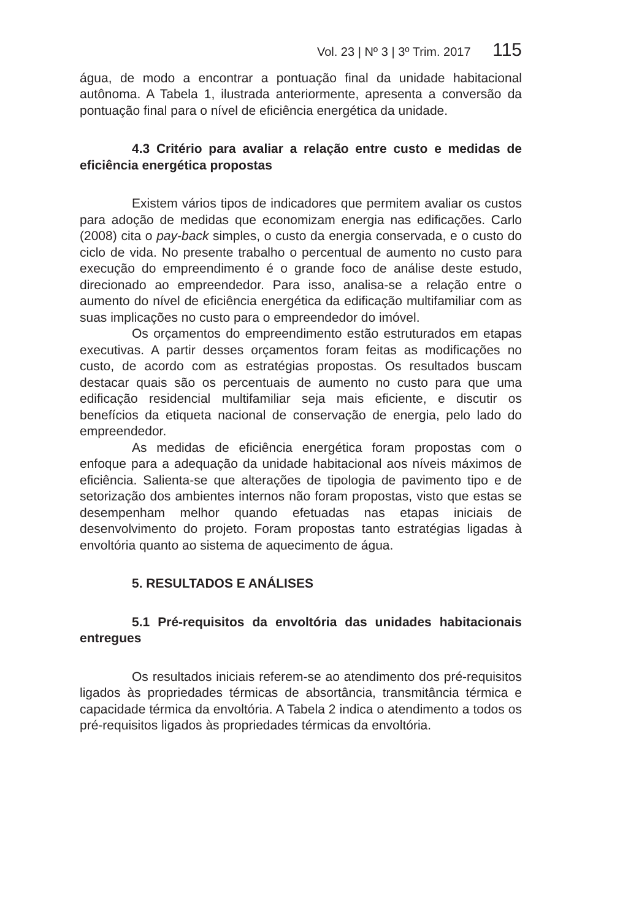Vol. 23 | Nº 3 | 3º Trim. 2017 115
água, de modo a encontrar a pontuação final da unidade habitacional autônoma. A Tabela 1, ilustrada anteriormente, apresenta a conversão da pontuação final para o nível de eficiência energética da unidade.
4.3 Critério para avaliar a relação entre custo e medidas de eficiência energética propostas
Existem vários tipos de indicadores que permitem avaliar os custos para adoção de medidas que economizam energia nas edificações. Carlo (2008) cita o pay-back simples, o custo da energia conservada, e o custo do ciclo de vida. No presente trabalho o percentual de aumento no custo para execução do empreendimento é o grande foco de análise deste estudo, direcionado ao empreendedor. Para isso, analisa-se a relação entre o aumento do nível de eficiência energética da edificação multifamiliar com as suas implicações no custo para o empreendedor do imóvel.
Os orçamentos do empreendimento estão estruturados em etapas executivas. A partir desses orçamentos foram feitas as modificações no custo, de acordo com as estratégias propostas. Os resultados buscam destacar quais são os percentuais de aumento no custo para que uma edificação residencial multifamiliar seja mais eficiente, e discutir os benefícios da etiqueta nacional de conservação de energia, pelo lado do empreendedor.
As medidas de eficiência energética foram propostas com o enfoque para a adequação da unidade habitacional aos níveis máximos de eficiência. Salienta-se que alterações de tipologia de pavimento tipo e de setorização dos ambientes internos não foram propostas, visto que estas se desempenham melhor quando efetuadas nas etapas iniciais de desenvolvimento do projeto. Foram propostas tanto estratégias ligadas à envoltória quanto ao sistema de aquecimento de água.
5. RESULTADOS E ANÁLISES
5.1 Pré-requisitos da envoltória das unidades habitacionais entregues
Os resultados iniciais referem-se ao atendimento dos pré-requisitos ligados às propriedades térmicas de absortância, transmitância térmica e capacidade térmica da envoltória. A Tabela 2 indica o atendimento a todos os pré-requisitos ligados às propriedades térmicas da envoltória.